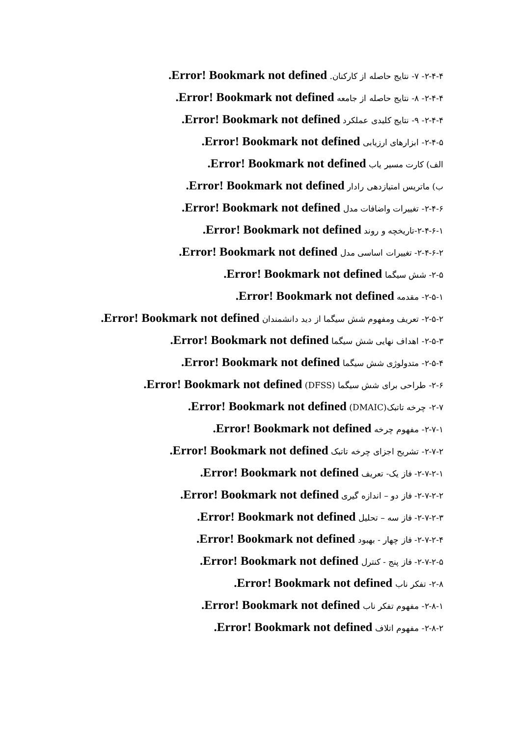۲-۴-۴- ۷- نتایج حاصله از کارکنان. Error! Bookmark not defined.
۲-۴-۴- ۸- نتایج حاصله از جامعه Error! Bookmark not defined.
۲-۴-۴- ۹- نتایج کلیدی عملکرد Error! Bookmark not defined.
۲-۴-۵- ابزارهای ارزیابی Error! Bookmark not defined.
الف) کارت مسیر یاب Error! Bookmark not defined.
ب) ماتریس امتیازدهی رادار Error! Bookmark not defined.
۲-۴-۶- تغییرات واضافات مدل Error! Bookmark not defined.
۲-۴-۶-۱-تاریخچه و روند Error! Bookmark not defined.
۲-۴-۶-۲- تغییرات اساسی مدل Error! Bookmark not defined.
۲-۵- شش سیگما Error! Bookmark not defined.
۲-۵-۱- مقدمه Error! Bookmark not defined.
۲-۵-۲- تعریف ومفهوم شش سیگما از دید دانشمندان Error! Bookmark not defined.
۲-۵-۳- اهداف نهایی شش سیگما Error! Bookmark not defined.
۲-۵-۴- متدولوژی شش سیگما Error! Bookmark not defined.
۲-۶- طراحی برای شش سیگما (DFSS) Error! Bookmark not defined.
۲-۷- چرخه تاتبک(DMAIC) Error! Bookmark not defined.
۲-۷-۱- مفهوم چرخه Error! Bookmark not defined.
۲-۷-۲- تشریح اجزای چرخه تاتبک Error! Bookmark not defined.
۲-۷-۲-۱- فاز یک- تعریف Error! Bookmark not defined.
۲-۷-۲-۲- فاز دو – اندازه گیری Error! Bookmark not defined.
۲-۷-۲-۳- فاز سه – تحلیل Error! Bookmark not defined.
۲-۷-۲-۴- فاز چهار - بهبود Error! Bookmark not defined.
۲-۷-۲-۵- فاز پنج - کنترل Error! Bookmark not defined.
۲-۸- تفکر ناب Error! Bookmark not defined.
۲-۸-۱- مفهوم تفکر ناب Error! Bookmark not defined.
۲-۸-۲- مفهوم اتلاف Error! Bookmark not defined.